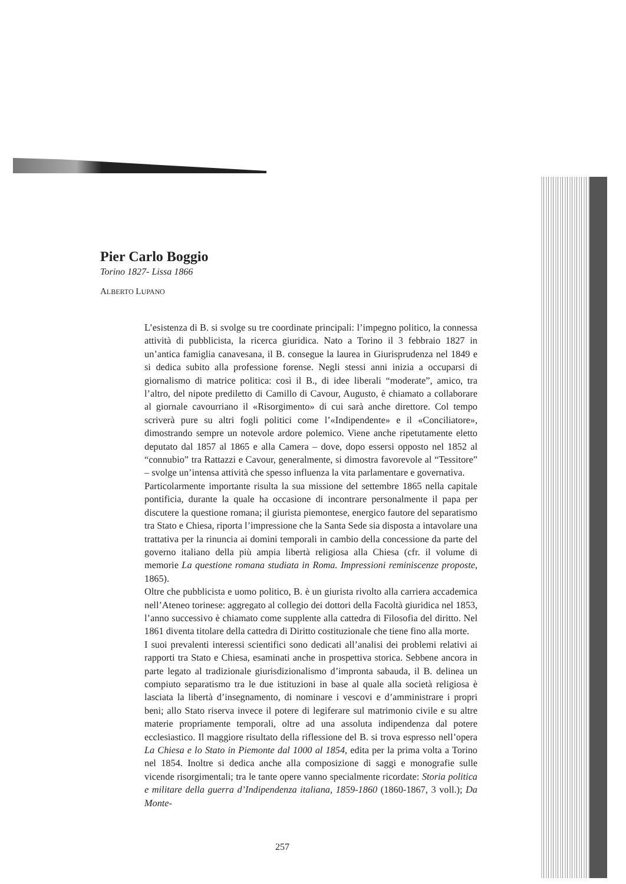Pier Carlo Boggio
Torino 1827- Lissa 1866
ALBERTO LUPANO
L’esistenza di B. si svolge su tre coordinate principali: l’impegno politico, la connessa attività di pubblicista, la ricerca giuridica. Nato a Torino il 3 febbraio 1827 in un’antica famiglia canavesana, il B. consegue la laurea in Giurisprudenza nel 1849 e si dedica subito alla professione forense. Negli stessi anni inizia a occuparsi di giornalismo di matrice politica: così il B., di idee liberali “moderate”, amico, tra l’altro, del nipote prediletto di Camillo di Cavour, Augusto, è chiamato a collaborare al giornale cavourriano il «Risorgimento» di cui sarà anche direttore. Col tempo scriverà pure su altri fogli politici come l’«Indipendente» e il «Conciliatore», dimostrando sempre un notevole ardore polemico. Viene anche ripetutamente eletto deputato dal 1857 al 1865 e alla Camera – dove, dopo essersi opposto nel 1852 al “connubio” tra Rattazzi e Cavour, generalmente, si dimostra favorevole al “Tessitore” – svolge un’intensa attività che spesso influenza la vita parlamentare e governativa.
Particolarmente importante risulta la sua missione del settembre 1865 nella capitale pontificia, durante la quale ha occasione di incontrare personalmente il papa per discutere la questione romana; il giurista piemontese, energico fautore del separatismo tra Stato e Chiesa, riporta l’impressione che la Santa Sede sia disposta a intavolare una trattativa per la rinuncia ai domini temporali in cambio della concessione da parte del governo italiano della più ampia libertà religiosa alla Chiesa (cfr. il volume di memorie La questione romana studiata in Roma. Impressioni reminiscenze proposte, 1865).
Oltre che pubblicista e uomo politico, B. è un giurista rivolto alla carriera accademica nell’Ateneo torinese: aggregato al collegio dei dottori della Facoltà giuridica nel 1853, l’anno successivo è chiamato come supplente alla cattedra di Filosofia del diritto. Nel 1861 diventa titolare della cattedra di Diritto costituzionale che tiene fino alla morte.
I suoi prevalenti interessi scientifici sono dedicati all’analisi dei problemi relativi ai rapporti tra Stato e Chiesa, esaminati anche in prospettiva storica. Sebbene ancora in parte legato al tradizionale giurisdizionalismo d’impronta sabauda, il B. delinea un compiuto separatismo tra le due istituzioni in base al quale alla società religiosa è lasciata la libertà d’insegnamento, di nominare i vescovi e d’amministrare i propri beni; allo Stato riserva invece il potere di legiferare sul matrimonio civile e su altre materie propriamente temporali, oltre ad una assoluta indipendenza dal potere ecclesiastico. Il maggiore risultato della riflessione del B. si trova espresso nell’opera La Chiesa e lo Stato in Piemonte dal 1000 al 1854, edita per la prima volta a Torino nel 1854. Inoltre si dedica anche alla composizione di saggi e monografie sulle vicende risorgimentali; tra le tante opere vanno specialmente ricordate: Storia politica e militare della guerra d’Indipendenza italiana, 1859-1860 (1860-1867, 3 voll.); Da Monte-
257